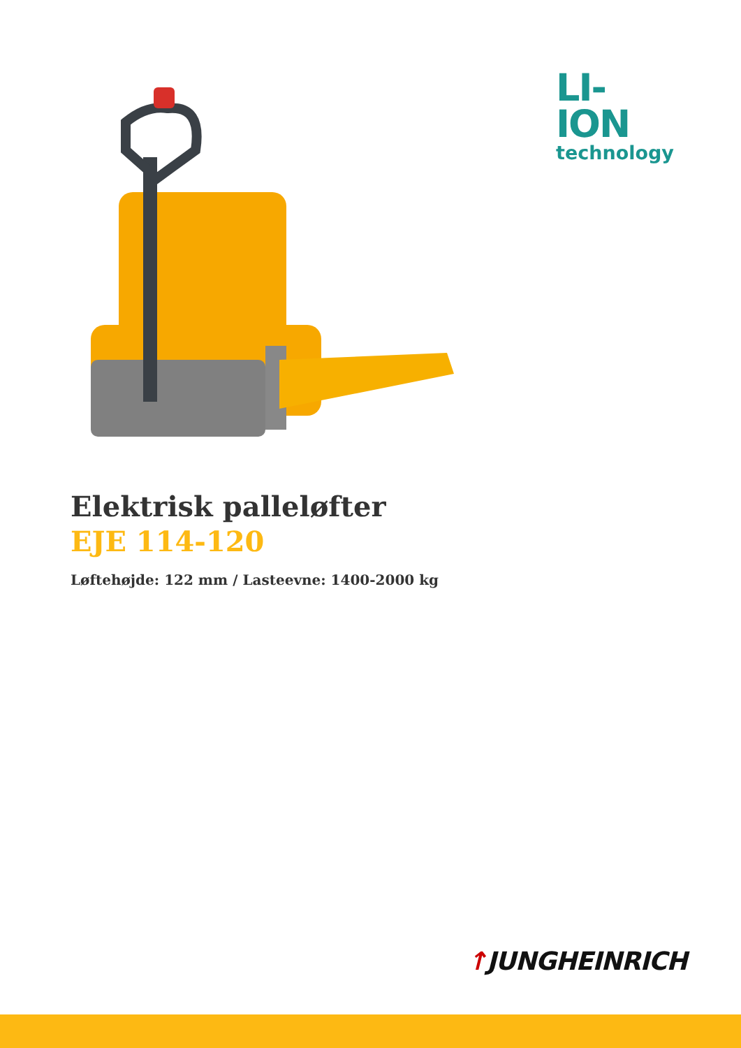LI-ION
technology
Elektrisk palleløfter
EJE 114-120
Løftehøjde: 122 mm / Lasteevne: 1400-2000 kg
↑JUNGHEINRICH